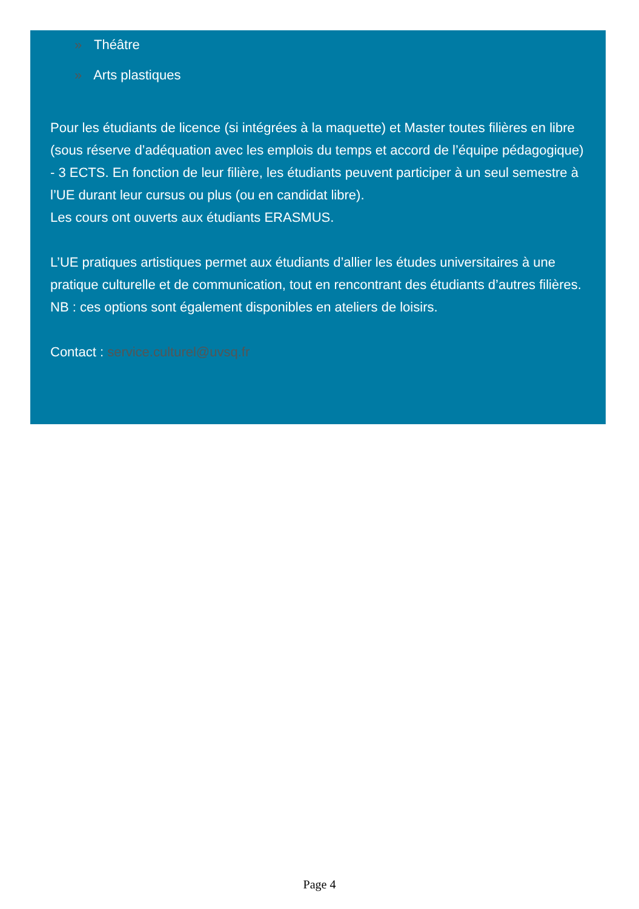» Théâtre
» Arts plastiques
Pour les étudiants de licence (si intégrées à la maquette) et Master toutes filières en libre (sous réserve d’adéquation avec les emplois du temps et accord de l’équipe pédagogique) - 3 ECTS. En fonction de leur filière, les étudiants peuvent participer à un seul semestre à l’UE durant leur cursus ou plus (ou en candidat libre).
Les cours ont ouverts aux étudiants ERASMUS.
L’UE pratiques artistiques permet aux étudiants d’allier les études universitaires à une pratique culturelle et de communication, tout en rencontrant des étudiants d’autres filières.
NB : ces options sont également disponibles en ateliers de loisirs.
Contact : service.culturel@uvsq.fr
Page 4